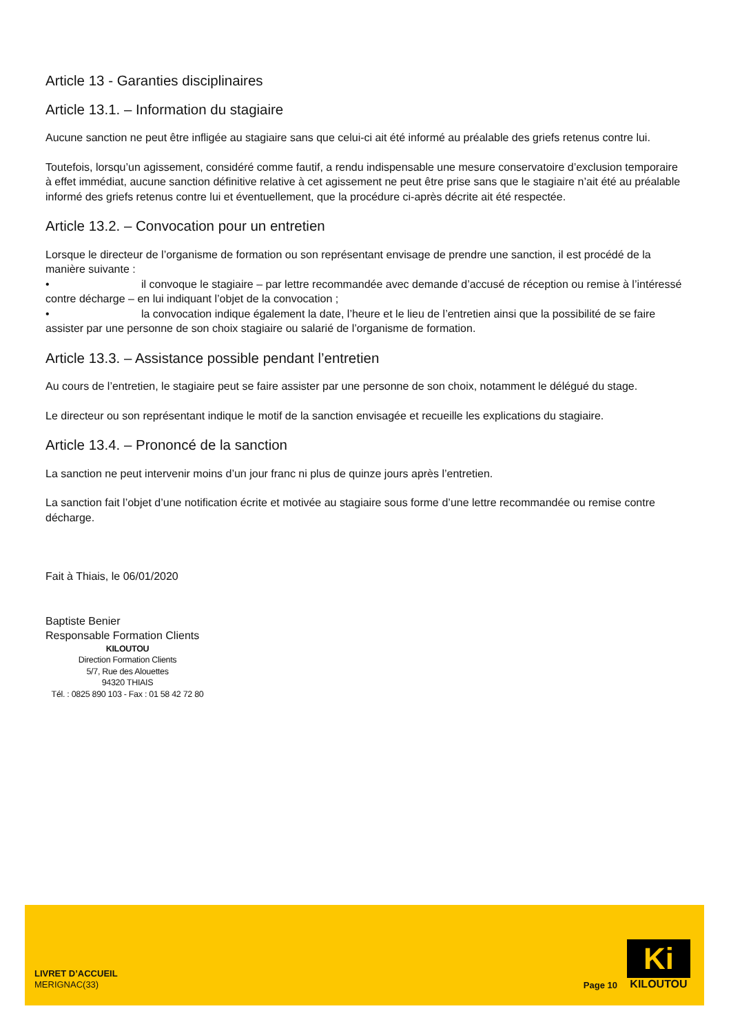Article 13 - Garanties disciplinaires
Article 13.1. – Information du stagiaire
Aucune sanction ne peut être infligée au stagiaire sans que celui-ci ait été informé au préalable des griefs retenus contre lui.
Toutefois, lorsqu’un agissement, considéré comme fautif, a rendu indispensable une mesure conservatoire d’exclusion temporaire à effet immédiat, aucune sanction définitive relative à cet agissement ne peut être prise sans que le stagiaire n’ait été au préalable informé des griefs retenus contre lui et éventuellement, que la procédure ci-après décrite ait été respectée.
Article 13.2. – Convocation pour un entretien
Lorsque le directeur de l’organisme de formation ou son représentant envisage de prendre une sanction, il est procédé de la manière suivante :
• il convoque le stagiaire – par lettre recommandée avec demande d’accusé de réception ou remise à l’intéressé contre décharge – en lui indiquant l’objet de la convocation ;
• la convocation indique également la date, l’heure et le lieu de l’entretien ainsi que la possibilité de se faire assister par une personne de son choix stagiaire ou salarié de l’organisme de formation.
Article 13.3. – Assistance possible pendant l’entretien
Au cours de l’entretien, le stagiaire peut se faire assister par une personne de son choix, notamment le délégué du stage.
Le directeur ou son représentant indique le motif de la sanction envisagée et recueille les explications du stagiaire.
Article 13.4. – Prononcé de la sanction
La sanction ne peut intervenir moins d’un jour franc ni plus de quinze jours après l’entretien.
La sanction fait l’objet d’une notification écrite et motivée au stagiaire sous forme d’une lettre recommandée ou remise contre décharge.
Fait à Thiais, le 06/01/2020
Baptiste Benier
Responsable Formation Clients
KILOUTOU
Direction Formation Clients
5/7, Rue des Alouettes
94320 THIAIS
Tél. : 0825 890 103 - Fax : 01 58 42 72 80
LIVRET D’ACCUEIL
MERIGNAC(33)
Page 10
Ki
KILOUTOU